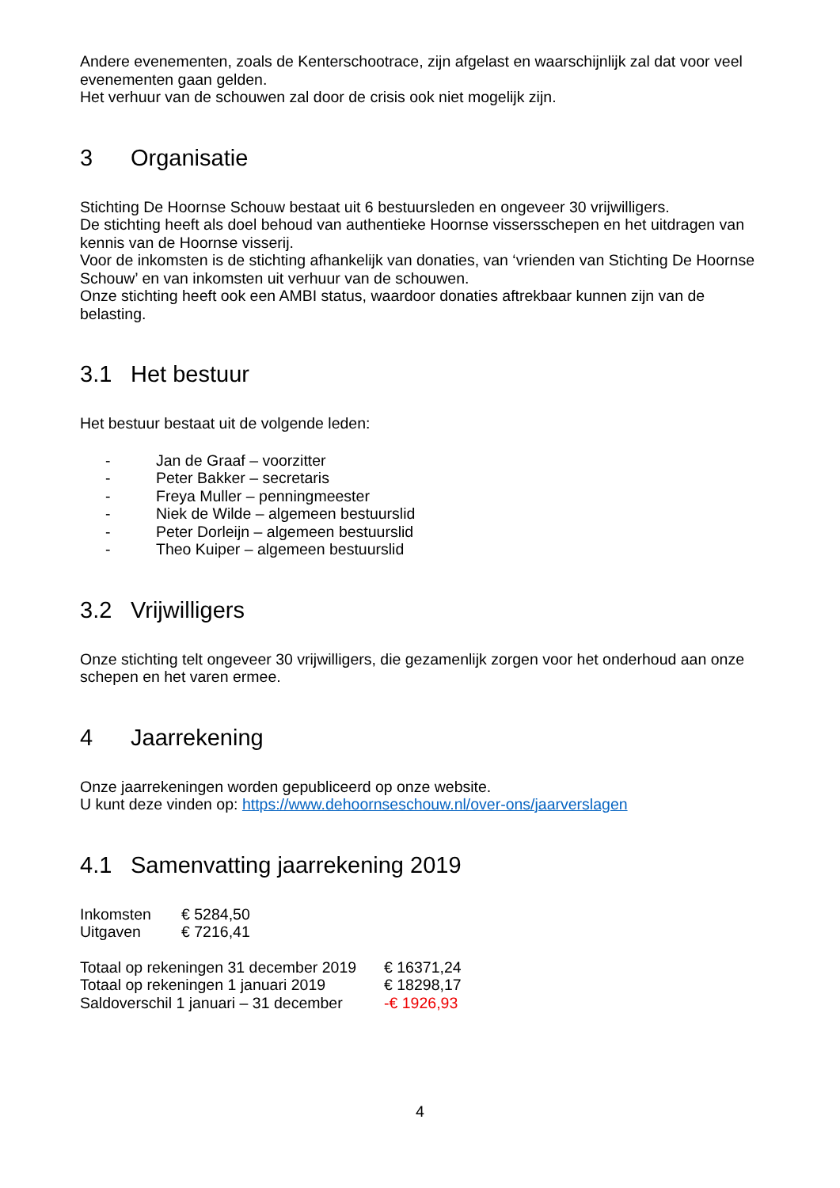Andere evenementen, zoals de Kenterschootrace, zijn afgelast en waarschijnlijk zal dat voor veel evenementen gaan gelden.
Het verhuur van de schouwen zal door de crisis ook niet mogelijk zijn.
3 Organisatie
Stichting De Hoornse Schouw bestaat uit 6 bestuursleden en ongeveer 30 vrijwilligers.
De stichting heeft als doel behoud van authentieke Hoornse vissersschepen en het uitdragen van kennis van de Hoornse visserij.
Voor de inkomsten is de stichting afhankelijk van donaties, van ‘vrienden van Stichting De Hoornse Schouw’ en van inkomsten uit verhuur van de schouwen.
Onze stichting heeft ook een AMBI status, waardoor donaties aftrekbaar kunnen zijn van de belasting.
3.1 Het bestuur
Het bestuur bestaat uit de volgende leden:
- Jan de Graaf – voorzitter
- Peter Bakker – secretaris
- Freya Muller – penningmeester
- Niek de Wilde – algemeen bestuurslid
- Peter Dorleijn – algemeen bestuurslid
- Theo Kuiper – algemeen bestuurslid
3.2 Vrijwilligers
Onze stichting telt ongeveer 30 vrijwilligers, die gezamenlijk zorgen voor het onderhoud aan onze schepen en het varen ermee.
4 Jaarrekening
Onze jaarrekeningen worden gepubliceerd op onze website.
U kunt deze vinden op: https://www.dehoornseschouw.nl/over-ons/jaarverslagen
4.1 Samenvatting jaarrekening 2019
| Inkomsten | € 5284,50 |
| Uitgaven | € 7216,41 |
| Totaal op rekeningen 31 december 2019 | € 16371,24 |
| Totaal op rekeningen 1 januari 2019 | € 18298,17 |
| Saldoverschil 1 januari – 31 december | -€ 1926,93 |
4